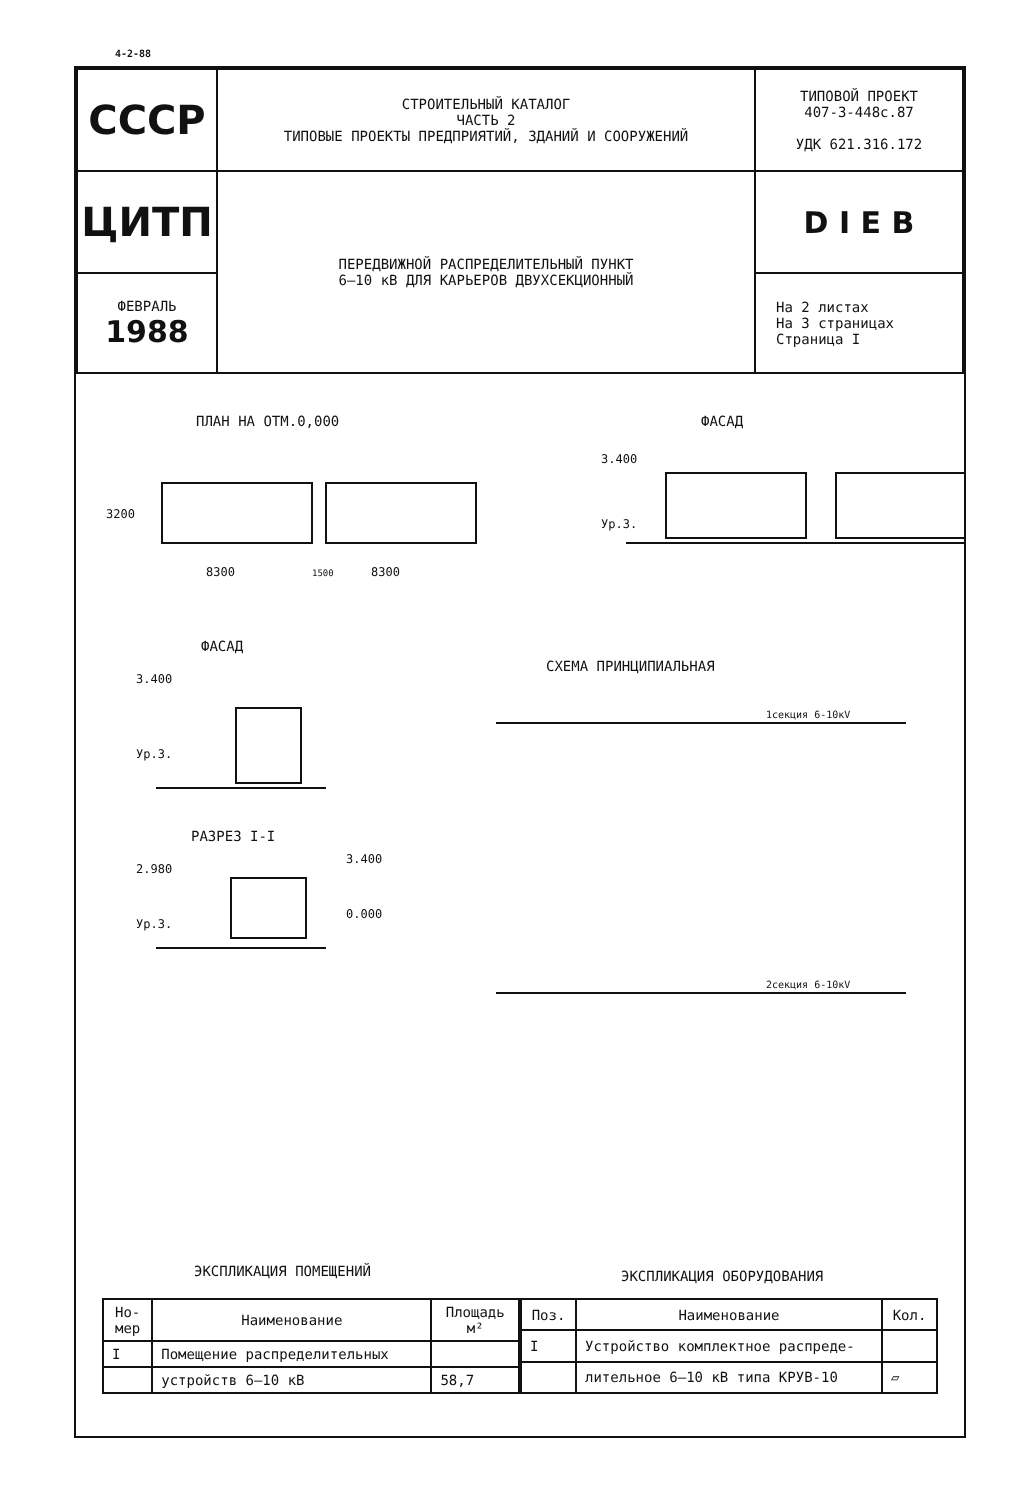4-2-88
| СССР | СТРОИТЕЛЬНЫЙ КАТАЛОГ ЧАСТЬ 2 ТИПОВЫЕ ПРОЕКТЫ ПРЕДПРИЯТИЙ, ЗДАНИЙ И СООРУЖЕНИЙ | ТИПОВОЙ ПРОЕКТ 407-3-448с.87 УДК 621.316.172 |
| ЦИТП | ПЕРЕДВИЖНОЙ РАСПРЕДЕЛИТЕЛЬНЫЙ ПУНКТ 6–10 кВ ДЛЯ КАРЬЕРОВ ДВУХСЕКЦИОННЫЙ | D I E B |
| ФЕВРАЛЬ 1988 | | На 2 листах На 3 страницах Страница I |
ПЛАН НА ОТМ.0,000 ФАСАД
3200
8300
8300
1500
3.400
Ур.3.
ФАСАД
СХЕМА ПРИНЦИПИАЛЬНАЯ
РАЗРЕЗ I-I
3.400
Ур.3.
2.980
3.400
0.000
Ур.3.
1секция 6-10кV
2секция 6-10кV
ЭКСПЛИКАЦИЯ ПОМЕЩЕНИЙ ЭКСПЛИКАЦИЯ ОБОРУДОВАНИЯ
| Но- мер | Наименование | Площадь м² |
| --- | --- | --- |
| I | Помещение распределительных | |
| | устройств 6–10 кВ | 58,7 |
| Поз. | Наименование | Кол. |
| --- | --- | --- |
| I | Устройство комплектное распреде- | |
| | лительное 6–10 кВ типа КРУВ-10 | ▱ |